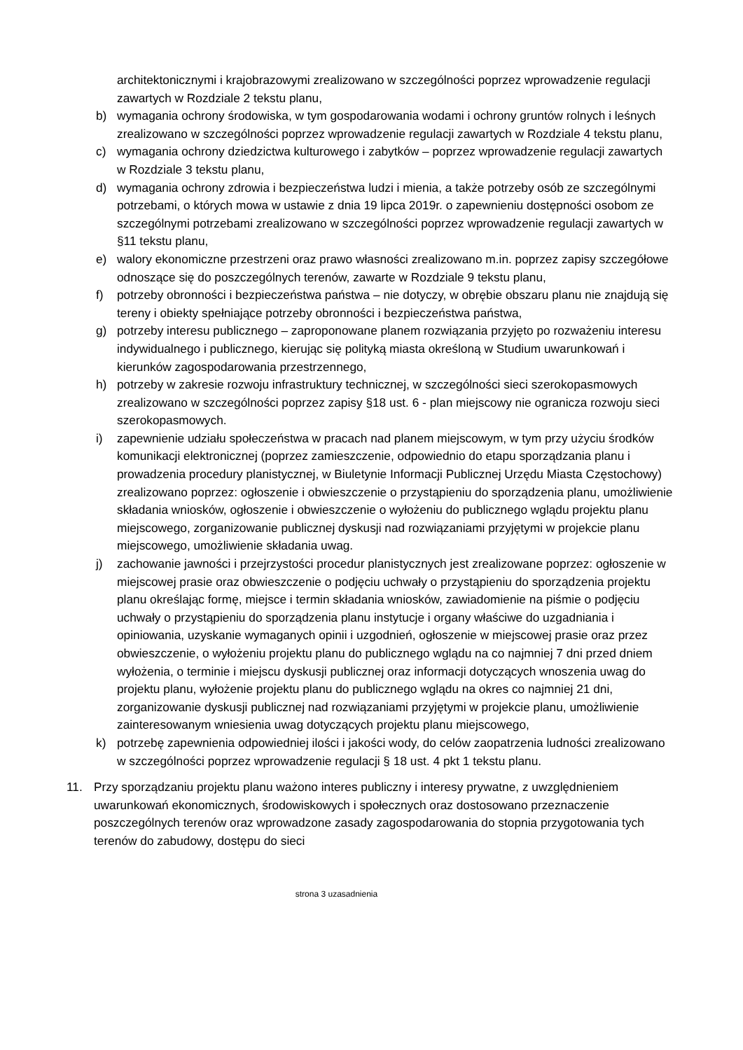architektonicznymi i krajobrazowymi zrealizowano w szczególności poprzez wprowadzenie regulacji zawartych w Rozdziale 2 tekstu planu,
b) wymagania ochrony środowiska, w tym gospodarowania wodami i ochrony gruntów rolnych i leśnych zrealizowano w szczególności poprzez wprowadzenie regulacji zawartych w Rozdziale 4 tekstu planu,
c) wymagania ochrony dziedzictwa kulturowego i zabytków – poprzez wprowadzenie regulacji zawartych w Rozdziale 3 tekstu planu,
d) wymagania ochrony zdrowia i bezpieczeństwa ludzi i mienia, a także potrzeby osób ze szczególnymi potrzebami, o których mowa w ustawie z dnia 19 lipca 2019r. o zapewnieniu dostępności osobom ze szczególnymi potrzebami zrealizowano w szczególności poprzez wprowadzenie regulacji zawartych w §11 tekstu planu,
e) walory ekonomiczne przestrzeni oraz prawo własności zrealizowano m.in. poprzez zapisy szczegółowe odnoszące się do poszczególnych terenów, zawarte w Rozdziale 9 tekstu planu,
f) potrzeby obronności i bezpieczeństwa państwa – nie dotyczy, w obrębie obszaru planu nie znajdują się tereny i obiekty spełniające potrzeby obronności i bezpieczeństwa państwa,
g) potrzeby interesu publicznego – zaproponowane planem rozwiązania przyjęto po rozważeniu interesu indywidualnego i publicznego, kierując się polityką miasta określoną w Studium uwarunkowań i kierunków zagospodarowania przestrzennego,
h) potrzeby w zakresie rozwoju infrastruktury technicznej, w szczególności sieci szerokopasmowych zrealizowano w szczególności poprzez zapisy §18 ust. 6 - plan miejscowy nie ogranicza rozwoju sieci szerokopasmowych.
i) zapewnienie udziału społeczeństwa w pracach nad planem miejscowym, w tym przy użyciu środków komunikacji elektronicznej (poprzez zamieszczenie, odpowiednio do etapu sporządzania planu i prowadzenia procedury planistycznej, w Biuletynie Informacji Publicznej Urzędu Miasta Częstochowy) zrealizowano poprzez: ogłoszenie i obwieszczenie o przystąpieniu do sporządzenia planu, umożliwienie składania wniosków, ogłoszenie i obwieszczenie o wyłożeniu do publicznego wglądu projektu planu miejscowego, zorganizowanie publicznej dyskusji nad rozwiązaniami przyjętymi w projekcie planu miejscowego, umożliwienie składania uwag.
j) zachowanie jawności i przejrzystości procedur planistycznych jest zrealizowane poprzez: ogłoszenie w miejscowej prasie oraz obwieszczenie o podjęciu uchwały o przystąpieniu do sporządzenia projektu planu określając formę, miejsce i termin składania wniosków, zawiadomienie na piśmie o podjęciu uchwały o przystąpieniu do sporządzenia planu instytucje i organy właściwe do uzgadniania i opiniowania, uzyskanie wymaganych opinii i uzgodnień, ogłoszenie w miejscowej prasie oraz przez obwieszczenie, o wyłożeniu projektu planu do publicznego wglądu na co najmniej 7 dni przed dniem wyłożenia, o terminie i miejscu dyskusji publicznej oraz informacji dotyczących wnoszenia uwag do projektu planu, wyłożenie projektu planu do publicznego wglądu na okres co najmniej 21 dni, zorganizowanie dyskusji publicznej nad rozwiązaniami przyjętymi w projekcie planu, umożliwienie zainteresowanym wniesienia uwag dotyczących projektu planu miejscowego,
k) potrzebę zapewnienia odpowiedniej ilości i jakości wody, do celów zaopatrzenia ludności zrealizowano w szczególności poprzez wprowadzenie regulacji § 18 ust. 4 pkt 1 tekstu planu.
11. Przy sporządzaniu projektu planu ważono interes publiczny i interesy prywatne, z uwzględnieniem uwarunkowań ekonomicznych, środowiskowych i społecznych oraz dostosowano przeznaczenie poszczególnych terenów oraz wprowadzone zasady zagospodarowania do stopnia przygotowania tych terenów do zabudowy, dostępu do sieci
strona 3 uzasadnienia